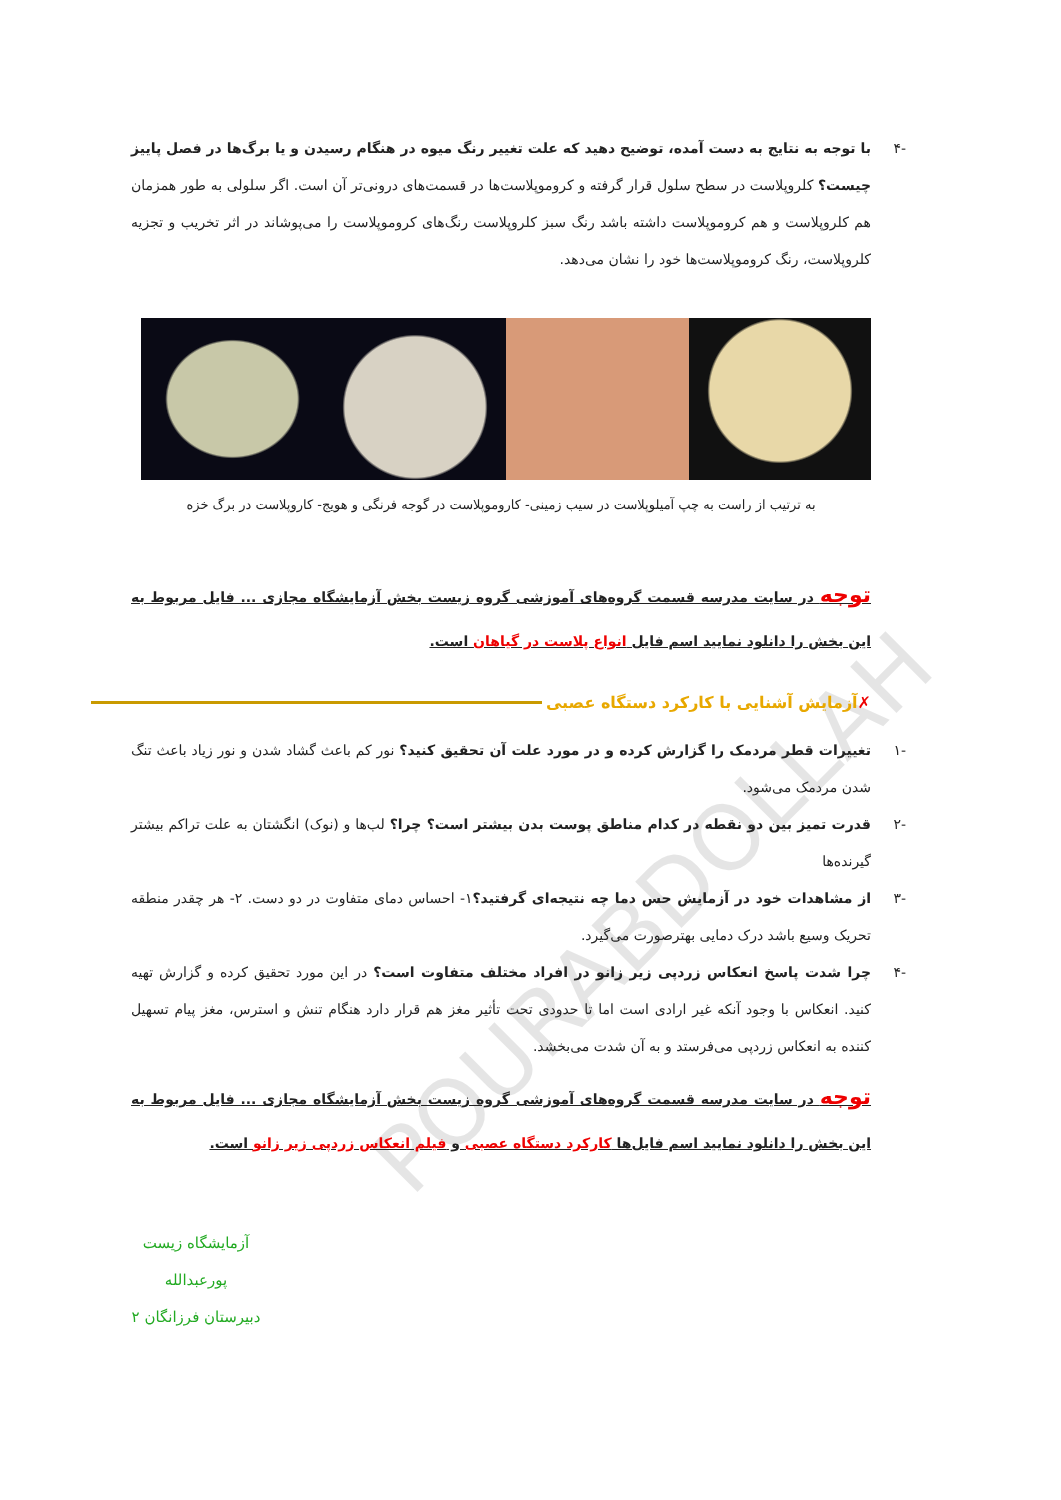POURABDOLLAH
-۴ با توجه به نتایج به دست آمده، توضیح دهید که علت تغییر رنگ میوه در هنگام رسیدن و یا برگ‌ها در فصل پاییز چیست؟ کلروپلاست در سطح سلول قرار گرفته و کروموپلاست‌ها در قسمت‌های درونی‌تر آن است. اگر سلولی به طور همزمان هم کلروپلاست و هم کروموپلاست داشته باشد رنگ سبز کلروپلاست رنگ‌های کروموپلاست را می‌پوشاند در اثر تخریب و تجزیه کلروپلاست، رنگ کروموپلاست‌ها خود را نشان می‌دهد.
به ترتیب از راست به چپ آمیلوپلاست در سیب زمینی- کاروموپلاست در گوجه فرنگی و هویج- کاروپلاست در برگ خزه
توجه در سایت مدرسه قسمت گروه‌های آموزشی گروه زیست بخش آزمایشگاه مجازی ... فایل مربوط به این بخش را دانلود نمایید اسم فایل انواع پلاست در گیاهان است.
✗ آزمایش آشنایی با کارکرد دستگاه عصبی
-۱ تغییرات قطر مردمک را گزارش کرده و در مورد علت آن تحقیق کنید؟ نور کم باعث گشاد شدن و نور زیاد باعث تنگ شدن مردمک می‌شود.
-۲ قدرت تمیز بین دو نقطه در کدام مناطق پوست بدن بیشتر است؟ چرا؟ لب‌ها و (نوک) انگشتان به علت تراکم بیشتر گیرنده‌ها
-۳ از مشاهدات خود در آزمایش حس دما چه نتیجه‌ای گرفتید؟۱- احساس دمای متفاوت در دو دست. ۲- هر چقدر منطقه تحریک وسیع باشد درک دمایی بهترصورت می‌گیرد.
-۴ چرا شدت پاسخ انعکاس زردپی زیر زانو در افراد مختلف متفاوت است؟ در این مورد تحقیق کرده و گزارش تهیه کنید. انعکاس با وجود آنکه غیر ارادی است اما تا حدودی تحت تأثیر مغز هم قرار دارد هنگام تنش و استرس، مغز پیام تسهیل کننده به انعکاس زردپی می‌فرستد و به آن شدت می‌بخشد.
توجه در سایت مدرسه قسمت گروه‌های آموزشی گروه زیست بخش آزمایشگاه مجازی ... فایل مربوط به این بخش را دانلود نمایید اسم فایل‌ها کارکرد دستگاه عصبی و فیلم انعکاس زردپی زیر زانو است.
آزمایشگاه زیست
پورعبدالله
دبیرستان فرزانگان ۲